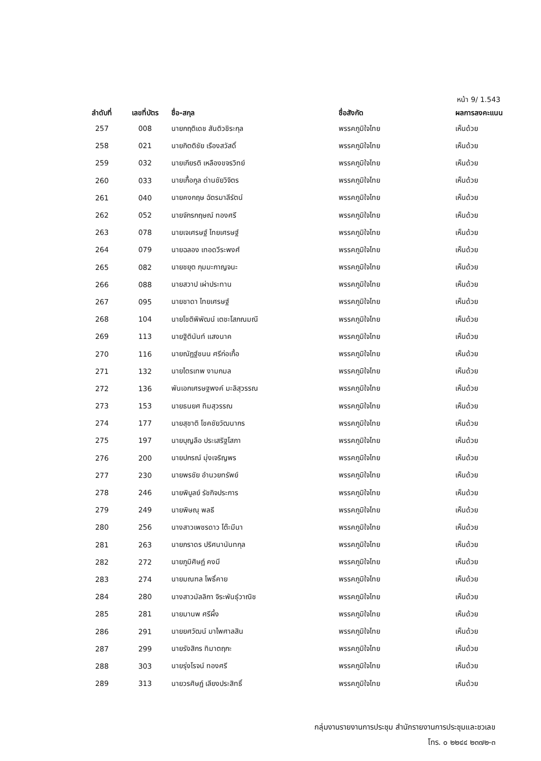หน้า 9/ 1.543
| ลำดับที่ | เลขที่บัตร | ชื่อ-สกุล | ชื่อสังกัด | ผลการลงคะแนน |
| --- | --- | --- | --- | --- |
| 257 | 008 | นายกฤติเดช สันติวชิระกุล | พรรคภูมิใจไทย | เห็นด้วย |
| 258 | 021 | นายกิตติชัย เรืองสวัสดิ์ | พรรคภูมิใจไทย | เห็นด้วย |
| 259 | 032 | นายเกียรติ เหลืองขจรวิทย์ | พรรคภูมิใจไทย | เห็นด้วย |
| 260 | 033 | นายเกื้อกูล ด่านชัยวิจิตร | พรรคภูมิใจไทย | เห็นด้วย |
| 261 | 040 | นายคงกฤษ ฉัตรมาลีรัตน์ | พรรคภูมิใจไทย | เห็นด้วย |
| 262 | 052 | นายจักรกฤษณ์ ทองศรี | พรรคภูมิใจไทย | เห็นด้วย |
| 263 | 078 | นายเจเศรษฐ์ ไทยเศรษฐ์ | พรรคภูมิใจไทย | เห็นด้วย |
| 264 | 079 | นายฉลอง เทอดวีระพงศ์ | พรรคภูมิใจไทย | เห็นด้วย |
| 265 | 082 | นายชยุต ภุมมะกาญจนะ | พรรคภูมิใจไทย | เห็นด้วย |
| 266 | 088 | นายสวาป เผ่าประทาน | พรรคภูมิใจไทย | เห็นด้วย |
| 267 | 095 | นายชาดา ไทยเศรษฐ์ | พรรคภูมิใจไทย | เห็นด้วย |
| 268 | 104 | นายโชติพิพัฒน์ เตชะโสภณมณี | พรรคภูมิใจไทย | เห็นด้วย |
| 269 | 113 | นายฐิตินันท์ แสงนาค | พรรคภูมิใจไทย | เห็นด้วย |
| 270 | 116 | นายณัฏฐ์ชนน ศรีก่อเกื้อ | พรรคภูมิใจไทย | เห็นด้วย |
| 271 | 132 | นายไตรเทพ งามกมล | พรรคภูมิใจไทย | เห็นด้วย |
| 272 | 136 | พันเอกเศรษฐพงค์ มะลิสุวรรณ | พรรคภูมิใจไทย | เห็นด้วย |
| 273 | 153 | นายธนยศ ทิมสุวรรณ | พรรคภูมิใจไทย | เห็นด้วย |
| 274 | 177 | นายสุชาติ โชคชัยวัฒนากร | พรรคภูมิใจไทย | เห็นด้วย |
| 275 | 197 | นายบุญลือ ประเสริฐโสภา | พรรคภูมิใจไทย | เห็นด้วย |
| 276 | 200 | นายปกรณ์ มุ่งเจริญพร | พรรคภูมิใจไทย | เห็นด้วย |
| 277 | 230 | นายพรชัย อำนวยทรัพย์ | พรรคภูมิใจไทย | เห็นด้วย |
| 278 | 246 | นายพิบูลย์ รัชกิจประการ | พรรคภูมิใจไทย | เห็นด้วย |
| 279 | 249 | นายพิษณุ พลธี | พรรคภูมิใจไทย | เห็นด้วย |
| 280 | 256 | นางสาวเพชรดาว โต๊ะมีนา | พรรคภูมิใจไทย | เห็นด้วย |
| 281 | 263 | นายภราดร ปริศนานันทกุล | พรรคภูมิใจไทย | เห็นด้วย |
| 282 | 272 | นายภูมิศิษฏ์ คงมี | พรรคภูมิใจไทย | เห็นด้วย |
| 283 | 274 | นายมณฑล โพธิ์คาย | พรรคภูมิใจไทย | เห็นด้วย |
| 284 | 280 | นางสาวมัลลิกา จิระพันธุ์วาณิช | พรรคภูมิใจไทย | เห็นด้วย |
| 285 | 281 | นายมานพ ศรีผึ้ง | พรรคภูมิใจไทย | เห็นด้วย |
| 286 | 291 | นายยศวัฒน์ มาไพศาลสิน | พรรคภูมิใจไทย | เห็นด้วย |
| 287 | 299 | นายรังสิกร ทิมาตฤกะ | พรรคภูมิใจไทย | เห็นด้วย |
| 288 | 303 | นายรุ่งโรจน์ ทองศรี | พรรคภูมิใจไทย | เห็นด้วย |
| 289 | 313 | นายวรศิษฏ์ เลียงประสิทธิ์ | พรรคภูมิใจไทย | เห็นด้วย |
กลุ่มงานรายงานการประชุม สำนักรายงานการประชุมและชวเลข
โทร. ๐ ๒๒๔๔ ๒๓๗๒-๓